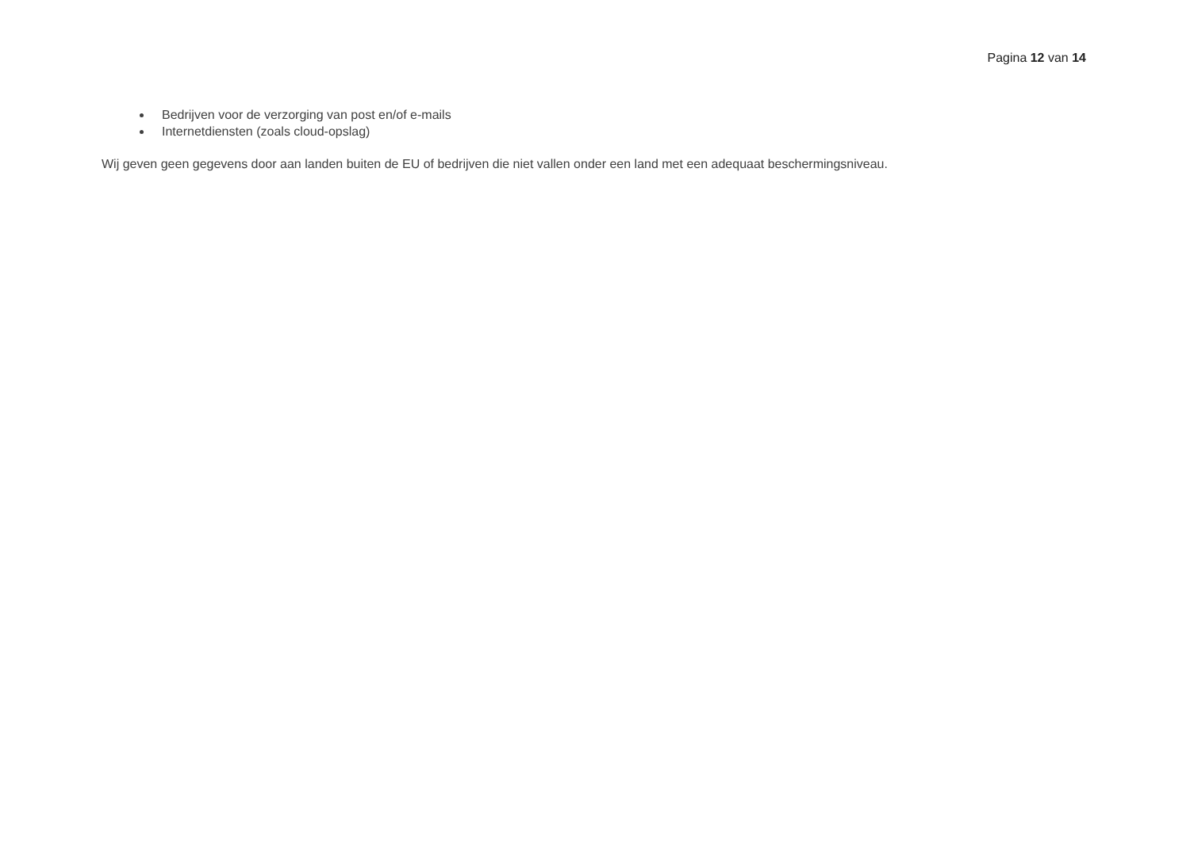Pagina 12 van 14
Bedrijven voor de verzorging van post en/of e-mails
Internetdiensten (zoals cloud-opslag)
Wij geven geen gegevens door aan landen buiten de EU of bedrijven die niet vallen onder een land met een adequaat beschermingsniveau.